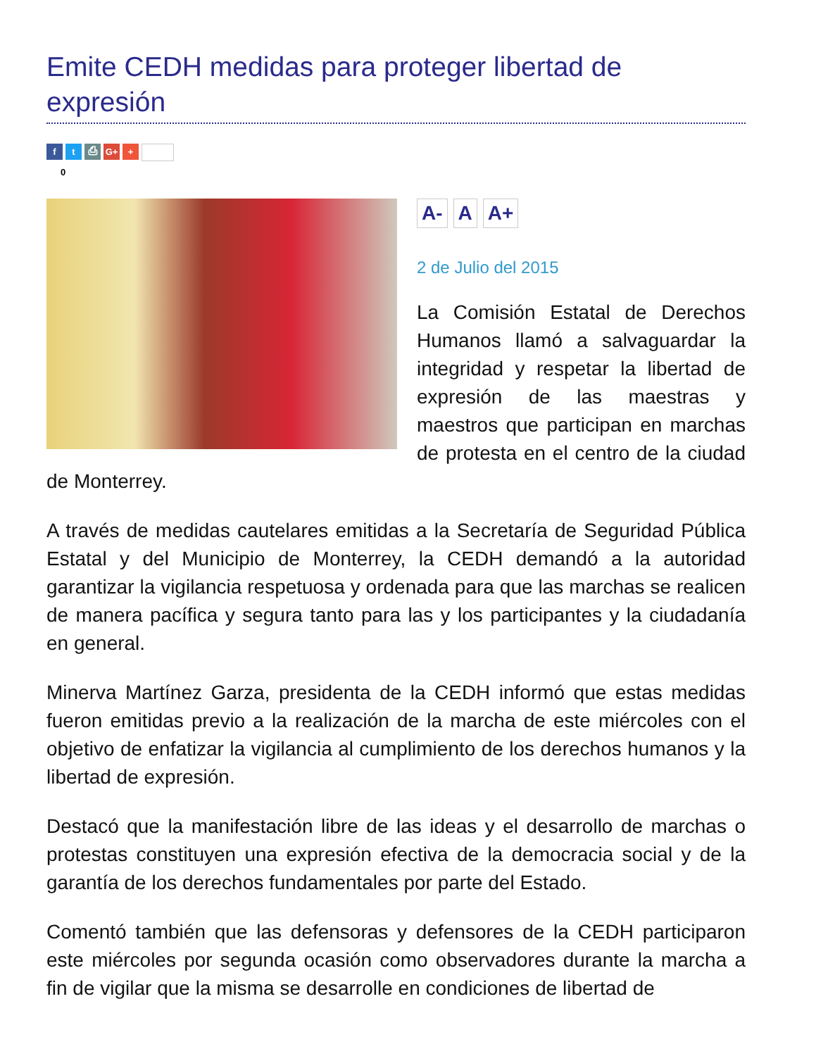Emite CEDH medidas para proteger libertad de expresión
ft ⎙ G+ +
0
A- A A+
2 de Julio del 2015
La Comisión Estatal de Derechos Humanos llamó a salvaguardar la integridad y respetar la libertad de expresión de las maestras y maestros que participan en marchas de protesta en el centro de la ciudad de Monterrey.
A través de medidas cautelares emitidas a la Secretaría de Seguridad Pública Estatal y del Municipio de Monterrey, la CEDH demandó a la autoridad garantizar la vigilancia respetuosa y ordenada para que las marchas se realicen de manera pacífica y segura tanto para las y los participantes y la ciudadanía en general.
Minerva Martínez Garza, presidenta de la CEDH informó que estas medidas fueron emitidas previo a la realización de la marcha de este miércoles con el objetivo de enfatizar la vigilancia al cumplimiento de los derechos humanos y la libertad de expresión.
Destacó que la manifestación libre de las ideas y el desarrollo de marchas o protestas constituyen una expresión efectiva de la democracia social y de la garantía de los derechos fundamentales por parte del Estado.
Comentó también que las defensoras y defensores de la CEDH participaron este miércoles por segunda ocasión como observadores durante la marcha a fin de vigilar que la misma se desarrolle en condiciones de libertad de